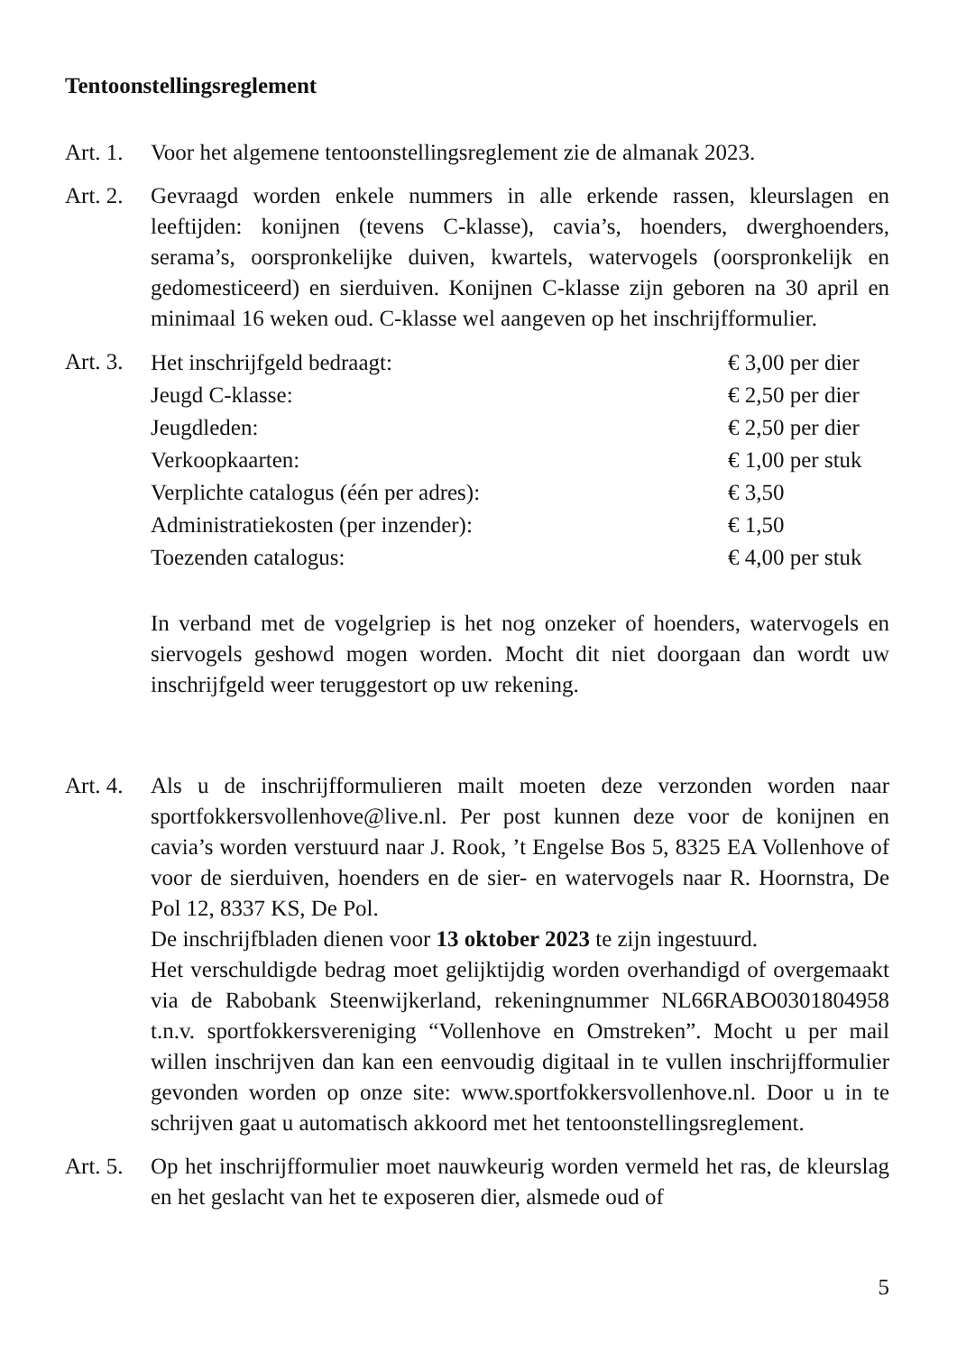Tentoonstellingsreglement
Art. 1.
Voor het algemene tentoonstellingsreglement zie de almanak 2023.
Art. 2.
Gevraagd worden enkele nummers in alle erkende rassen, kleurslagen en leeftijden: konijnen (tevens C-klasse), cavia’s, hoenders, dwerghoenders, serama’s, oorspronkelijke duiven, kwartels, watervogels (oorspronkelijk en gedomesticeerd) en sierduiven. Konijnen C-klasse zijn geboren na 30 april en minimaal 16 weken oud. C-klasse wel aangeven op het inschrijfformulier.
Art. 3.
| Het inschrijfgeld bedraagt: | € 3,00 per dier |
| Jeugd C-klasse: | € 2,50 per dier |
| Jeugdleden: | € 2,50 per dier |
| Verkoopkaarten: | € 1,00 per stuk |
| Verplichte catalogus (één per adres): | € 3,50 |
| Administratiekosten (per inzender): | € 1,50 |
| Toezenden catalogus: | € 4,00 per stuk |
In verband met de vogelgriep is het nog onzeker of hoenders, watervogels en siervogels geshowd mogen worden. Mocht dit niet doorgaan dan wordt uw inschrijfgeld weer teruggestort op uw rekening.
Art. 4.
Als u de inschrijfformulieren mailt moeten deze verzonden worden naar sportfokkersvollenhove@live.nl. Per post kunnen deze voor de konijnen en cavia’s worden verstuurd naar J. Rook, ’t Engelse Bos 5, 8325 EA Vollenhove of voor de sierduiven, hoenders en de sier- en watervogels naar R. Hoornstra, De Pol 12, 8337 KS, De Pol.
De inschrijfbladen dienen voor 13 oktober 2023 te zijn ingestuurd.
Het verschuldigde bedrag moet gelijktijdig worden overhandigd of overgemaakt via de Rabobank Steenwijkerland, rekeningnummer NL66RABO0301804958 t.n.v. sportfokkersvereniging “Vollenhove en Omstreken”. Mocht u per mail willen inschrijven dan kan een eenvoudig digitaal in te vullen inschrijfformulier gevonden worden op onze site: www.sportfokkersvollenhove.nl. Door u in te schrijven gaat u automatisch akkoord met het tentoonstellingsreglement.
Art. 5.
Op het inschrijfformulier moet nauwkeurig worden vermeld het ras, de kleurslag en het geslacht van het te exposeren dier, alsmede oud of
5